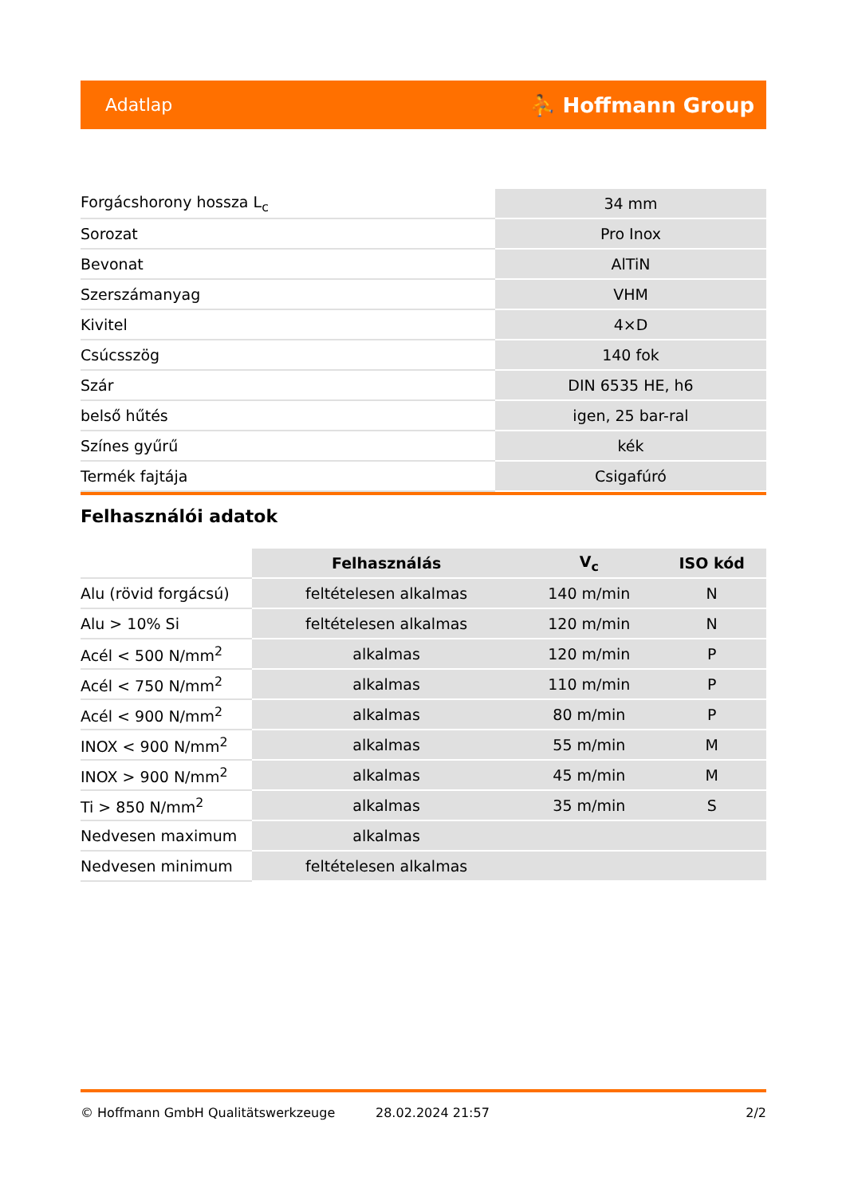Adatlap ⛹ Hoffmann Group
| Forgácshorony hossza L<sub>c</sub> | 34 mm |
| Sorozat | Pro Inox |
| Bevonat | AlTiN |
| Szerszámanyag | VHM |
| Kivitel | 4×D |
| Csúcsszög | 140 fok |
| Szár | DIN 6535 HE, h6 |
| belső hűtés | igen, 25 bar-ral |
| Színes gyűrű | kék |
| Termék fajtája | Csigafúró |
Felhasználói adatok
| | Felhasználás | V<sub>c</sub> | ISO kód |
| --- | --- | --- | --- |
| Alu (rövid forgácsú) | feltételesen alkalmas | 140 m/min | N |
| Alu > 10% Si | feltételesen alkalmas | 120 m/min | N |
| Acél < 500 N/mm<sup>2</sup> | alkalmas | 120 m/min | P |
| Acél < 750 N/mm<sup>2</sup> | alkalmas | 110 m/min | P |
| Acél < 900 N/mm<sup>2</sup> | alkalmas | 80 m/min | P |
| INOX < 900 N/mm<sup>2</sup> | alkalmas | 55 m/min | M |
| INOX > 900 N/mm<sup>2</sup> | alkalmas | 45 m/min | M |
| Ti > 850 N/mm<sup>2</sup> | alkalmas | 35 m/min | S |
| Nedvesen maximum | alkalmas | | |
| Nedvesen minimum | feltételesen alkalmas | | |
© Hoffmann GmbH Qualitätswerkzeuge 28.02.2024 21:57 2/2